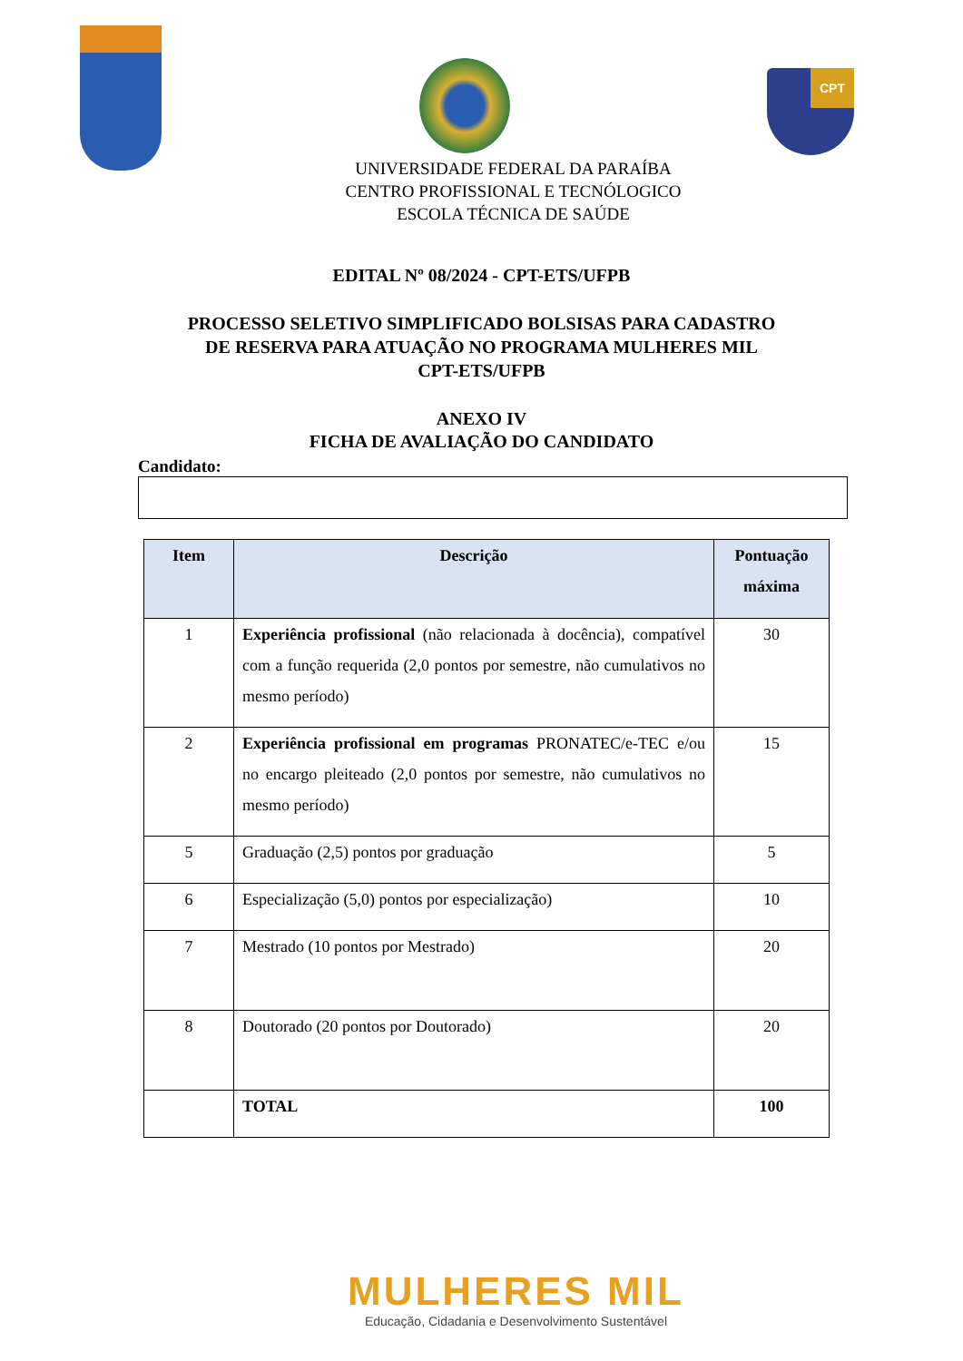CPT
UNIVERSIDADE FEDERAL DA PARAÍBA
CENTRO PROFISSIONAL E TECNÓLOGICO
ESCOLA TÉCNICA DE SAÚDE
EDITAL Nº 08/2024 - CPT-ETS/UFPB
PROCESSO SELETIVO SIMPLIFICADO BOLSISAS PARA CADASTRO
DE RESERVA PARA ATUAÇÃO NO PROGRAMA MULHERES MIL
CPT-ETS/UFPB
ANEXO IV
FICHA DE AVALIAÇÃO DO CANDIDATO
Candidato:
| Item | Descrição | Pontuação máxima |
| --- | --- | --- |
| 1 | Experiência profissional (não relacionada à docência), compatível com a função requerida (2,0 pontos por semestre, não cumulativos no mesmo período) | 30 |
| 2 | Experiência profissional em programas PRONATEC/e-TEC e/ou no encargo pleiteado (2,0 pontos por semestre, não cumulativos no mesmo período) | 15 |
| 5 | Graduação (2,5) pontos por graduação | 5 |
| 6 | Especialização (5,0) pontos por especialização) | 10 |
| 7 | Mestrado (10 pontos por Mestrado) | 20 |
| 8 | Doutorado (20 pontos por Doutorado) | 20 |
| | TOTAL | 100 |
MULHERES MIL
Educação, Cidadania e Desenvolvimento Sustentável